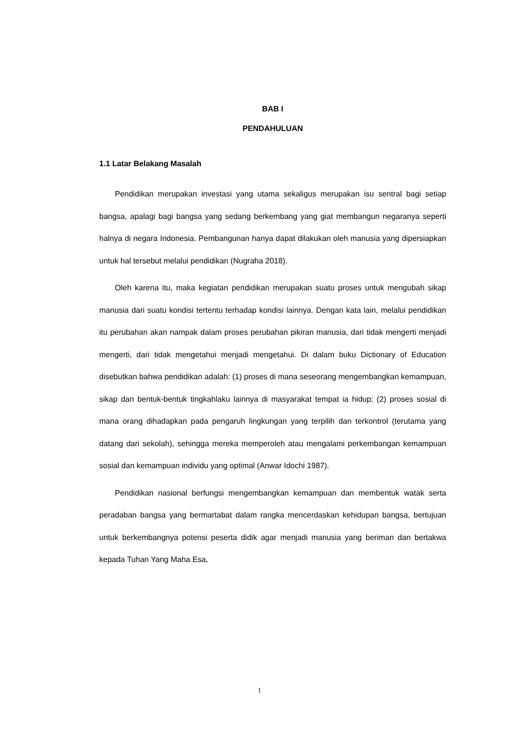BAB I
PENDAHULUAN
1.1 Latar Belakang Masalah
Pendidikan merupakan investasi yang utama sekaligus merupakan isu sentral bagi setiap bangsa, apalagi bagi bangsa yang sedang berkembang yang giat membangun negaranya seperti halnya di negara Indonesia. Pembangunan hanya dapat dilakukan oleh manusia yang dipersiapkan untuk hal tersebut melalui pendidikan (Nugraha 2018).
Oleh karena itu, maka kegiatan pendidikan merupakan suatu proses untuk mengubah sikap manusia dari suatu kondisi tertentu terhadap kondisi lainnya. Dengan kata lain, melalui pendidikan itu perubahan akan nampak dalam proses perubahan pikiran manusia, dari tidak mengerti menjadi mengerti, dari tidak mengetahui menjadi mengetahui. Di dalam buku Dictionary of Education disebutkan bahwa pendidikan adalah: (1) proses di mana seseorang mengembangkan kemampuan, sikap dan bentuk-bentuk tingkahlaku lainnya di masyarakat tempat ia hidup; (2) proses sosial di mana orang dihadapkan pada pengaruh lingkungan yang terpilih dan terkontrol (terutama yang datang dari sekolah), sehingga mereka memperoleh atau mengalami perkembangan kemampuan sosial dan kemampuan individu yang optimal (Anwar Idochi 1987).
Pendidikan nasional berfungsi mengembangkan kemampuan dan membentuk watak serta peradaban bangsa yang bermartabat dalam rangka mencerdaskan kehidupan bangsa, bertujuan untuk berkembangnya potensi peserta didik agar menjadi manusia yang beriman dan bertakwa kepada Tuhan Yang Maha Esa,
1